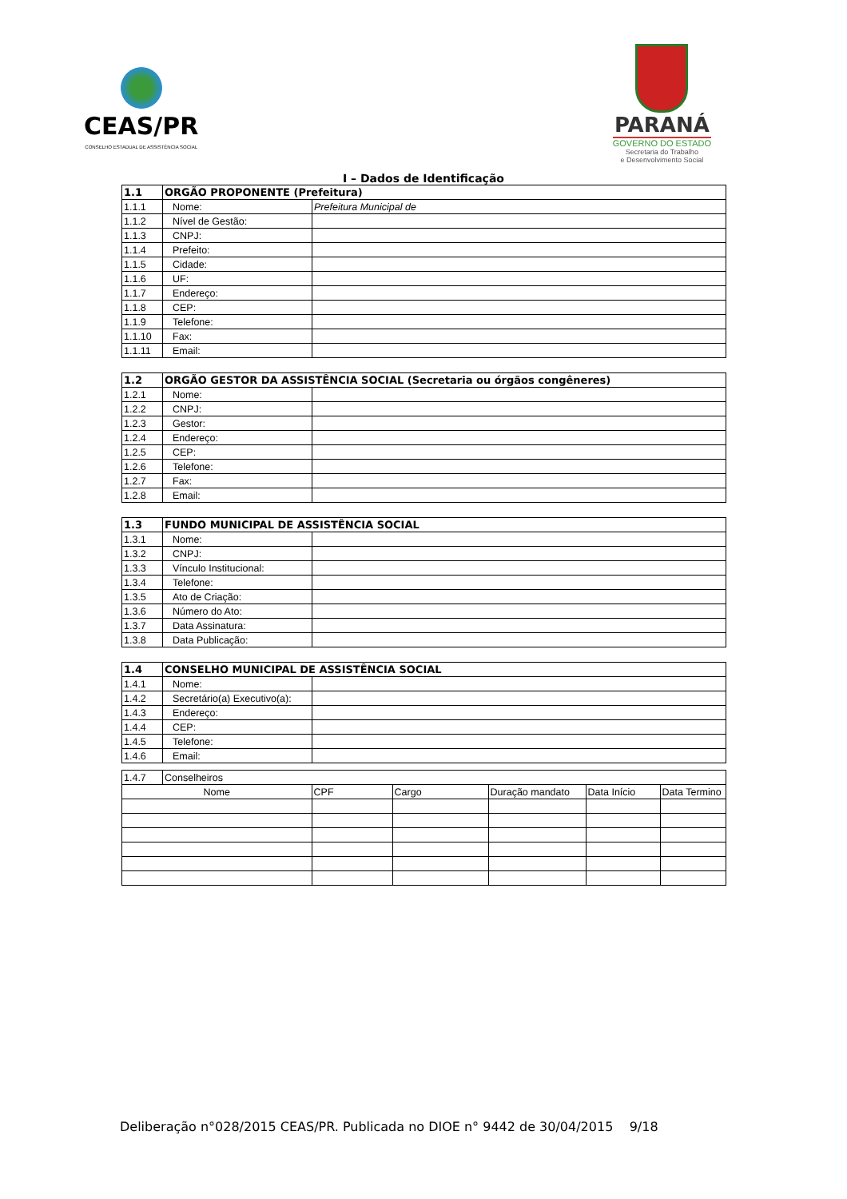CEAS/PR
CONSELHO ESTADUAL DE ASSISTÊNCIA SOCIAL
PARANÁ
GOVERNO DO ESTADO
Secretaria do Trabalho
e Desenvolvimento Social
I – Dados de Identificação
| 1.1 | ORGÃO PROPONENTE (Prefeitura) | |
| 1.1.1 | Nome: | Prefeitura Municipal de |
| 1.1.2 | Nível de Gestão: | |
| 1.1.3 | CNPJ: | |
| 1.1.4 | Prefeito: | |
| 1.1.5 | Cidade: | |
| 1.1.6 | UF: | |
| 1.1.7 | Endereço: | |
| 1.1.8 | CEP: | |
| 1.1.9 | Telefone: | |
| 1.1.10 | Fax: | |
| 1.1.11 | Email: | |
| 1.2 | ORGÃO GESTOR DA ASSISTÊNCIA SOCIAL (Secretaria ou órgãos congêneres) | |
| 1.2.1 | Nome: | |
| 1.2.2 | CNPJ: | |
| 1.2.3 | Gestor: | |
| 1.2.4 | Endereço: | |
| 1.2.5 | CEP: | |
| 1.2.6 | Telefone: | |
| 1.2.7 | Fax: | |
| 1.2.8 | Email: | |
| 1.3 | FUNDO MUNICIPAL DE ASSISTÊNCIA SOCIAL | |
| 1.3.1 | Nome: | |
| 1.3.2 | CNPJ: | |
| 1.3.3 | Vínculo Institucional: | |
| 1.3.4 | Telefone: | |
| 1.3.5 | Ato de Criação: | |
| 1.3.6 | Número do Ato: | |
| 1.3.7 | Data Assinatura: | |
| 1.3.8 | Data Publicação: | |
| 1.4 | CONSELHO MUNICIPAL DE ASSISTÊNCIA SOCIAL | |
| 1.4.1 | Nome: | |
| 1.4.2 | Secretário(a) Executivo(a): | |
| 1.4.3 | Endereço: | |
| 1.4.4 | CEP: | |
| 1.4.5 | Telefone: | |
| 1.4.6 | Email: | |
| 1.4.7 | Conselheiros | | | | | |
| Nome | | CPF | Cargo | Duração mandato | Data Início | Data Termino |
Deliberação n°028/2015 CEAS/PR. Publicada no DIOE n° 9442 de 30/04/2015 9/18